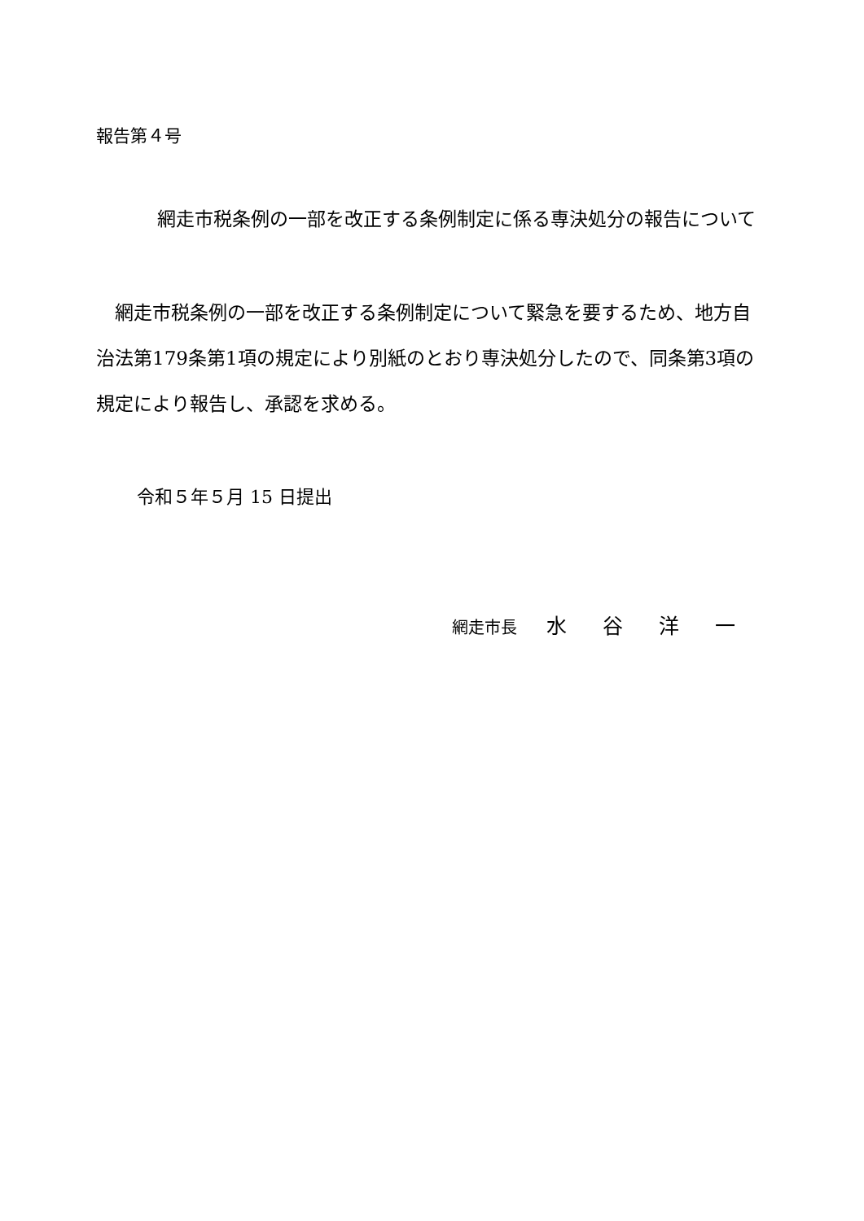報告第４号
網走市税条例の一部を改正する条例制定に係る専決処分の報告について
　網走市税条例の一部を改正する条例制定について緊急を要するため、地方自治法第179条第1項の規定により別紙のとおり専決処分したので、同条第3項の規定により報告し、承認を求める。
令和５年５月 15 日提出
網走市長 水 谷 洋 一